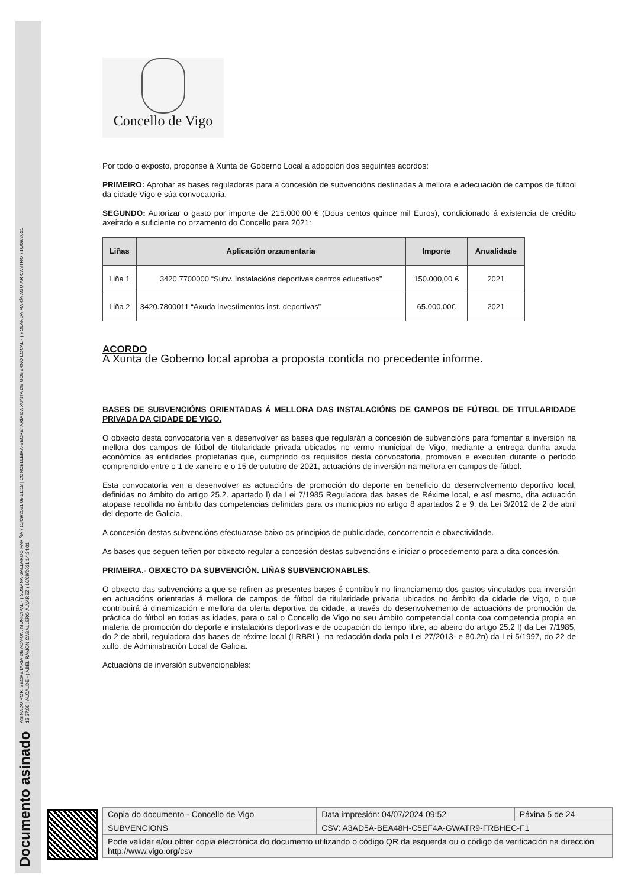Documento asinado ASINADO POR: SECRETARIA DE ADMON. MUNICIPAL - ( SUSANA GALLARDO FARIÑA ) 10/09/2021 09:51:18 | CONCELLEIRA-SECRETARIA DA XUNTA DE GOBERNO LOCAL - ( YOLANDA MARÍA AGUIAR CASTRO ) 10/09/2021
13:57:06 | ALCALDE - ( ABEL RAMÓN CABALLERO ÁLVAREZ ) 10/09/2021 14:24:01
Concello de Vigo
Por todo o exposto, proponse á Xunta de Goberno Local a adopción dos seguintes acordos:
PRIMEIRO: Aprobar as bases reguladoras para a concesión de subvencións destinadas á mellora e adecuación de campos de fútbol da cidade Vigo e súa convocatoria.
SEGUNDO: Autorizar o gasto por importe de 215.000,00 € (Dous centos quince mil Euros), condicionado á existencia de crédito axeitado e suficiente no orzamento do Concello para 2021:
| Liñas | Aplicación orzamentaria | Importe | Anualidade |
| --- | --- | --- | --- |
| Liña 1 | 3420.7700000 “Subv. Instalacións deportivas centros educativos” | 150.000,00 € | 2021 |
| Liña 2 | 3420.7800011 “Axuda investimentos inst. deportivas” | 65.000,00€ | 2021 |
ACORDO
A Xunta de Goberno local aproba a proposta contida no precedente informe.
BASES DE SUBVENCIÓNS ORIENTADAS Á MELLORA DAS INSTALACIÓNS DE CAMPOS DE FÚTBOL DE TITULARIDADE PRIVADA DA CIDADE DE VIGO.
O obxecto desta convocatoria ven a desenvolver as bases que regularán a concesión de subvencións para fomentar a inversión na mellora dos campos de fútbol de titularidade privada ubicados no termo municipal de Vigo, mediante a entrega dunha axuda económica ás entidades propietarias que, cumprindo os requisitos desta convocatoria, promovan e executen durante o período comprendido entre o 1 de xaneiro e o 15 de outubro de 2021, actuacións de inversión na mellora en campos de fútbol.
Esta convocatoria ven a desenvolver as actuacións de promoción do deporte en beneficio do desenvolvemento deportivo local, definidas no ámbito do artigo 25.2. apartado l) da Lei 7/1985 Reguladora das bases de Réxime local, e así mesmo, dita actuación atopase recollida no ámbito das competencias definidas para os municipios no artigo 8 apartados 2 e 9, da Lei 3/2012 de 2 de abril del deporte de Galicia.
A concesión destas subvencións efectuarase baixo os principios de publicidade, concorrencia e obxectividade.
As bases que seguen teñen por obxecto regular a concesión destas subvencións e iniciar o procedemento para a dita concesión.
PRIMEIRA.- OBXECTO DA SUBVENCIÓN. LIÑAS SUBVENCIONABLES.
O obxecto das subvencións a que se refiren as presentes bases é contribuír no financiamento dos gastos vinculados coa inversión en actuacións orientadas á mellora de campos de fútbol de titularidade privada ubicados no ámbito da cidade de Vigo, o que contribuirá á dinamización e mellora da oferta deportiva da cidade, a través do desenvolvemento de actuacións de promoción da práctica do fútbol en todas as idades, para o cal o Concello de Vigo no seu ámbito competencial conta coa competencia propia en materia de promoción do deporte e instalacións deportivas e de ocupación do tempo libre, ao abeiro do artigo 25.2 l) da Lei 7/1985, do 2 de abril, reguladora das bases de réxime local (LRBRL) -na redacción dada pola Lei 27/2013- e 80.2n) da Lei 5/1997, do 22 de xullo, de Administración Local de Galicia.
Actuacións de inversión subvencionables:
| Copia do documento - Concello de Vigo | Data impresión: 04/07/2024 09:52 | Páxina 5 de 24 |
| SUBVENCIONS | CSV: A3AD5A-BEA48H-C5EF4A-GWATR9-FRBHEC-F1 | |
| Pode validar e/ou obter copia electrónica do documento utilizando o código QR da esquerda ou o código de verificación na dirección http://www.vigo.org/csv | | |